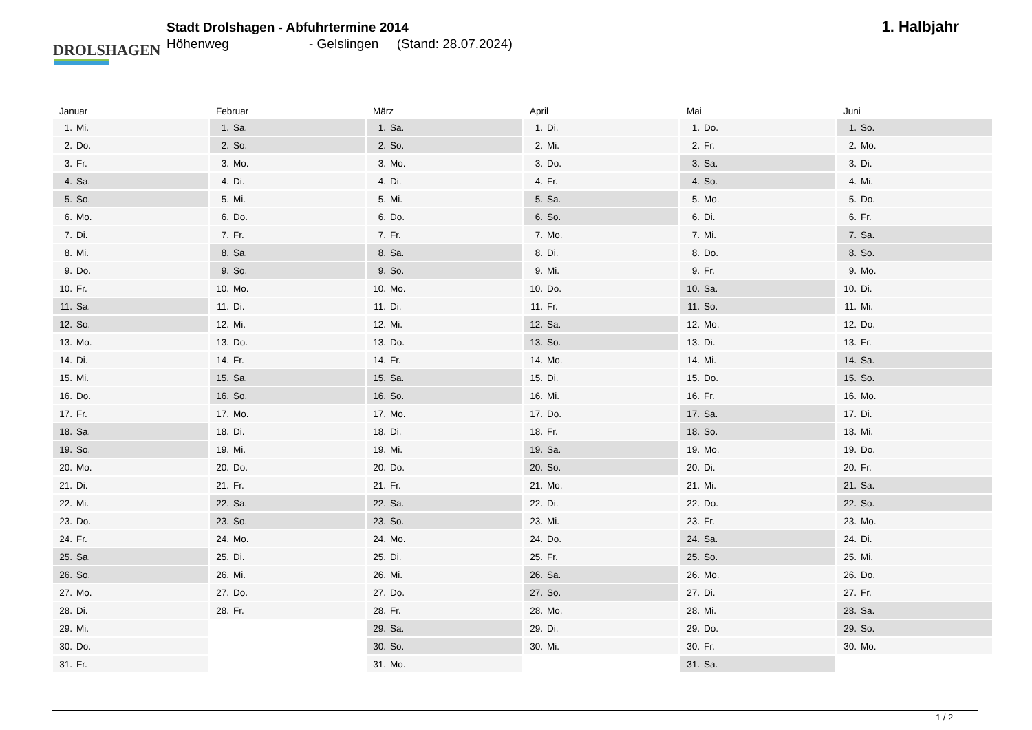DROLSHAGEN
Stadt Drolshagen - Abfuhrtermine 2014
Höhenweg - Gelslingen (Stand: 28.07.2024)
1. Halbjahr
| Januar | Februar | März | April | Mai | Juni |
| --- | --- | --- | --- | --- | --- |
| 1. Mi. | 1. Sa. | 1. Sa. | 1. Di. | 1. Do. | 1. So. |
| 2. Do. | 2. So. | 2. So. | 2. Mi. | 2. Fr. | 2. Mo. |
| 3. Fr. | 3. Mo. | 3. Mo. | 3. Do. | 3. Sa. | 3. Di. |
| 4. Sa. | 4. Di. | 4. Di. | 4. Fr. | 4. So. | 4. Mi. |
| 5. So. | 5. Mi. | 5. Mi. | 5. Sa. | 5. Mo. | 5. Do. |
| 6. Mo. | 6. Do. | 6. Do. | 6. So. | 6. Di. | 6. Fr. |
| 7. Di. | 7. Fr. | 7. Fr. | 7. Mo. | 7. Mi. | 7. Sa. |
| 8. Mi. | 8. Sa. | 8. Sa. | 8. Di. | 8. Do. | 8. So. |
| 9. Do. | 9. So. | 9. So. | 9. Mi. | 9. Fr. | 9. Mo. |
| 10. Fr. | 10. Mo. | 10. Mo. | 10. Do. | 10. Sa. | 10. Di. |
| 11. Sa. | 11. Di. | 11. Di. | 11. Fr. | 11. So. | 11. Mi. |
| 12. So. | 12. Mi. | 12. Mi. | 12. Sa. | 12. Mo. | 12. Do. |
| 13. Mo. | 13. Do. | 13. Do. | 13. So. | 13. Di. | 13. Fr. |
| 14. Di. | 14. Fr. | 14. Fr. | 14. Mo. | 14. Mi. | 14. Sa. |
| 15. Mi. | 15. Sa. | 15. Sa. | 15. Di. | 15. Do. | 15. So. |
| 16. Do. | 16. So. | 16. So. | 16. Mi. | 16. Fr. | 16. Mo. |
| 17. Fr. | 17. Mo. | 17. Mo. | 17. Do. | 17. Sa. | 17. Di. |
| 18. Sa. | 18. Di. | 18. Di. | 18. Fr. | 18. So. | 18. Mi. |
| 19. So. | 19. Mi. | 19. Mi. | 19. Sa. | 19. Mo. | 19. Do. |
| 20. Mo. | 20. Do. | 20. Do. | 20. So. | 20. Di. | 20. Fr. |
| 21. Di. | 21. Fr. | 21. Fr. | 21. Mo. | 21. Mi. | 21. Sa. |
| 22. Mi. | 22. Sa. | 22. Sa. | 22. Di. | 22. Do. | 22. So. |
| 23. Do. | 23. So. | 23. So. | 23. Mi. | 23. Fr. | 23. Mo. |
| 24. Fr. | 24. Mo. | 24. Mo. | 24. Do. | 24. Sa. | 24. Di. |
| 25. Sa. | 25. Di. | 25. Di. | 25. Fr. | 25. So. | 25. Mi. |
| 26. So. | 26. Mi. | 26. Mi. | 26. Sa. | 26. Mo. | 26. Do. |
| 27. Mo. | 27. Do. | 27. Do. | 27. So. | 27. Di. | 27. Fr. |
| 28. Di. | 28. Fr. | 28. Fr. | 28. Mo. | 28. Mi. | 28. Sa. |
| 29. Mi. | | 29. Sa. | 29. Di. | 29. Do. | 29. So. |
| 30. Do. | | 30. So. | 30. Mi. | 30. Fr. | 30. Mo. |
| 31. Fr. | | 31. Mo. | | 31. Sa. | |
1 / 2